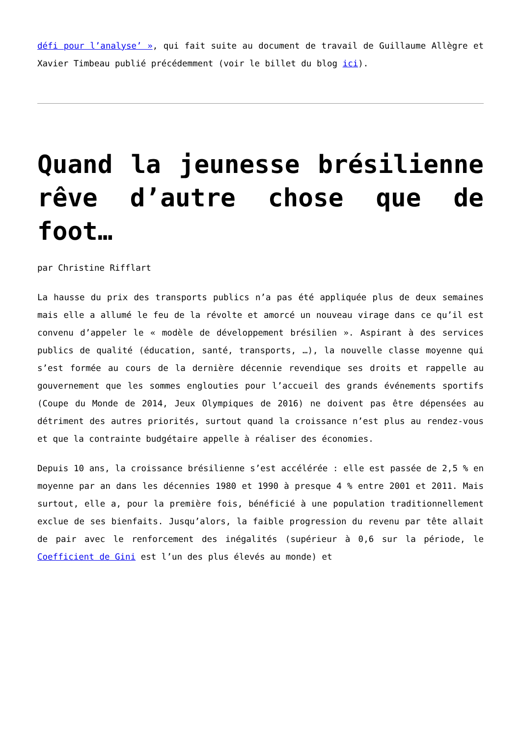défi pour l’analyse’ », qui fait suite au document de travail de Guillaume Allègre et Xavier Timbeau publié précédemment (voir le billet du blog ici).
Quand la jeunesse brésilienne rêve d’autre chose que de foot…
par Christine Rifflart
La hausse du prix des transports publics n’a pas été appliquée plus de deux semaines mais elle a allumé le feu de la révolte et amorcé un nouveau virage dans ce qu’il est convenu d’appeler le « modèle de développement brésilien ». Aspirant à des services publics de qualité (éducation, santé, transports, …), la nouvelle classe moyenne qui s’est formée au cours de la dernière décennie revendique ses droits et rappelle au gouvernement que les sommes englouties pour l’accueil des grands événements sportifs (Coupe du Monde de 2014, Jeux Olympiques de 2016) ne doivent pas être dépensées au détriment des autres priorités, surtout quand la croissance n’est plus au rendez-vous et que la contrainte budgétaire appelle à réaliser des économies.
Depuis 10 ans, la croissance brésilienne s’est accélérée : elle est passée de 2,5 % en moyenne par an dans les décennies 1980 et 1990 à presque 4 % entre 2001 et 2011. Mais surtout, elle a, pour la première fois, bénéficié à une population traditionnellement exclue de ses bienfaits. Jusqu’alors, la faible progression du revenu par tête allait de pair avec le renforcement des inégalités (supérieur à 0,6 sur la période, le Coefficient de Gini est l’un des plus élevés au monde) et